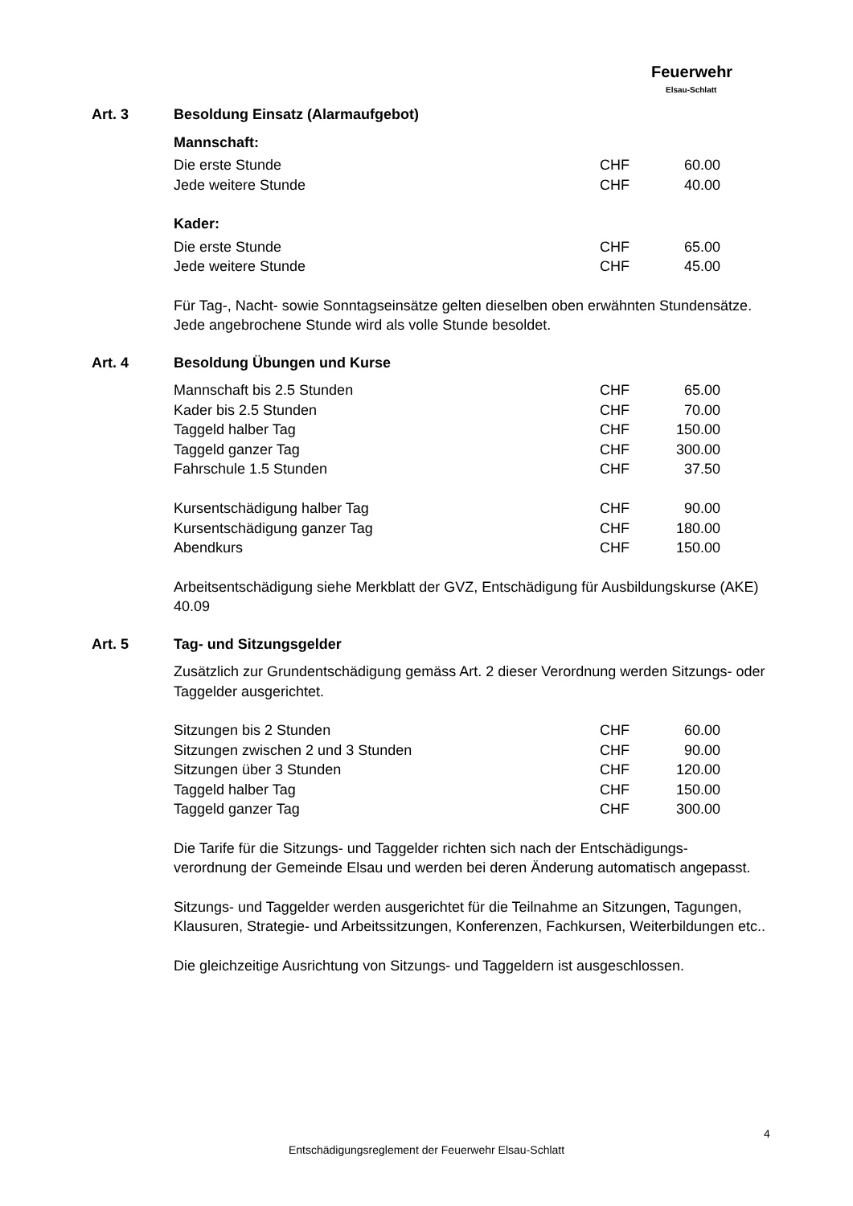Feuerwehr
Elsau-Schlatt
Art. 3 Besoldung Einsatz (Alarmaufgebot)
Mannschaft:
| Die erste Stunde | CHF | 60.00 |
| Jede weitere Stunde | CHF | 40.00 |
Kader:
| Die erste Stunde | CHF | 65.00 |
| Jede weitere Stunde | CHF | 45.00 |
Für Tag-, Nacht- sowie Sonntagseinsätze gelten dieselben oben erwähnten Stundensätze. Jede angebrochene Stunde wird als volle Stunde besoldet.
Art. 4 Besoldung Übungen und Kurse
| Mannschaft bis 2.5 Stunden | CHF | 65.00 |
| Kader bis 2.5 Stunden | CHF | 70.00 |
| Taggeld halber Tag | CHF | 150.00 |
| Taggeld ganzer Tag | CHF | 300.00 |
| Fahrschule 1.5 Stunden | CHF | 37.50 |
| Kursentschädigung halber Tag | CHF | 90.00 |
| Kursentschädigung ganzer Tag | CHF | 180.00 |
| Abendkurs | CHF | 150.00 |
Arbeitsentschädigung siehe Merkblatt der GVZ, Entschädigung für Ausbildungskurse (AKE) 40.09
Art. 5 Tag- und Sitzungsgelder
Zusätzlich zur Grundentschädigung gemäss Art. 2 dieser Verordnung werden Sitzungs- oder Taggelder ausgerichtet.
| Sitzungen bis 2 Stunden | CHF | 60.00 |
| Sitzungen zwischen 2 und 3 Stunden | CHF | 90.00 |
| Sitzungen über 3 Stunden | CHF | 120.00 |
| Taggeld halber Tag | CHF | 150.00 |
| Taggeld ganzer Tag | CHF | 300.00 |
Die Tarife für die Sitzungs- und Taggelder richten sich nach der Entschädigungs-
verordnung der Gemeinde Elsau und werden bei deren Änderung automatisch angepasst.
Sitzungs- und Taggelder werden ausgerichtet für die Teilnahme an Sitzungen, Tagungen, Klausuren, Strategie- und Arbeitssitzungen, Konferenzen, Fachkursen, Weiterbildungen etc..
Die gleichzeitige Ausrichtung von Sitzungs- und Taggeldern ist ausgeschlossen.
4
Entschädigungsreglement der Feuerwehr Elsau-Schlatt